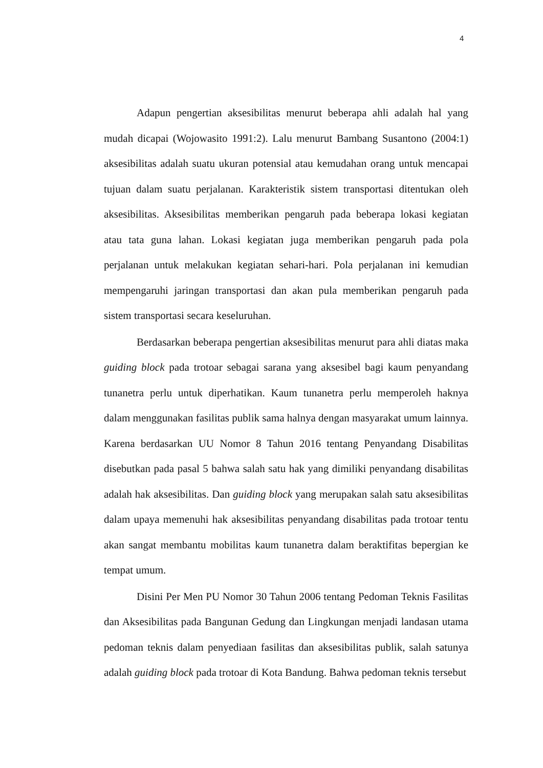4
Adapun pengertian aksesibilitas menurut beberapa ahli adalah hal yang mudah dicapai (Wojowasito 1991:2). Lalu menurut Bambang Susantono (2004:1) aksesibilitas adalah suatu ukuran potensial atau kemudahan orang untuk mencapai tujuan dalam suatu perjalanan. Karakteristik sistem transportasi ditentukan oleh aksesibilitas. Aksesibilitas memberikan pengaruh pada beberapa lokasi kegiatan atau tata guna lahan. Lokasi kegiatan juga memberikan pengaruh pada pola perjalanan untuk melakukan kegiatan sehari-hari. Pola perjalanan ini kemudian mempengaruhi jaringan transportasi dan akan pula memberikan pengaruh pada sistem transportasi secara keseluruhan.
Berdasarkan beberapa pengertian aksesibilitas menurut para ahli diatas maka guiding block pada trotoar sebagai sarana yang aksesibel bagi kaum penyandang tunanetra perlu untuk diperhatikan. Kaum tunanetra perlu memperoleh haknya dalam menggunakan fasilitas publik sama halnya dengan masyarakat umum lainnya. Karena berdasarkan UU Nomor 8 Tahun 2016 tentang Penyandang Disabilitas disebutkan pada pasal 5 bahwa salah satu hak yang dimiliki penyandang disabilitas adalah hak aksesibilitas. Dan guiding block yang merupakan salah satu aksesibilitas dalam upaya memenuhi hak aksesibilitas penyandang disabilitas pada trotoar tentu akan sangat membantu mobilitas kaum tunanetra dalam beraktifitas bepergian ke tempat umum.
Disini Per Men PU Nomor 30 Tahun 2006 tentang Pedoman Teknis Fasilitas dan Aksesibilitas pada Bangunan Gedung dan Lingkungan menjadi landasan utama pedoman teknis dalam penyediaan fasilitas dan aksesibilitas publik, salah satunya adalah guiding block pada trotoar di Kota Bandung. Bahwa pedoman teknis tersebut